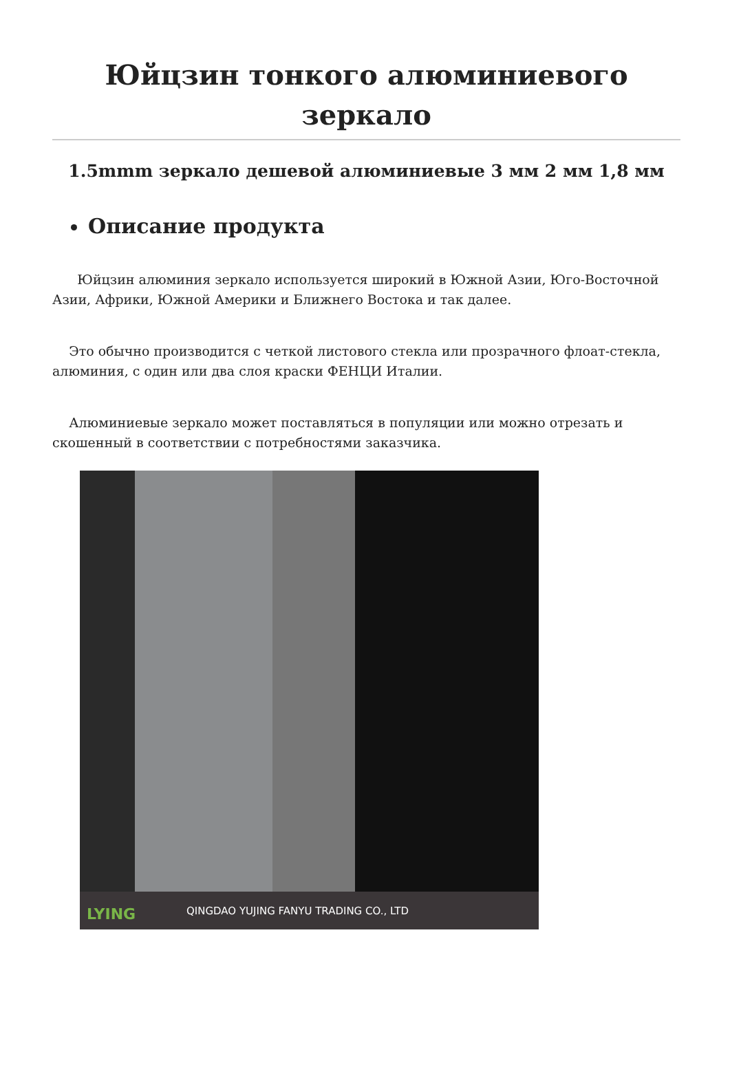Юйцзин тонкого алюминиевого зеркало
1.5mmm зеркало дешевой алюминиевые 3 мм 2 мм 1,8 мм
Описание продукта
Юйцзин алюминия зеркало используется широкий в Южной Азии, Юго-Восточной Азии, Африки, Южной Америки и Ближнего Востока и так далее.
Это обычно производится с четкой листового стекла или прозрачного флоат-стекла, алюминия, с один или два слоя краски ФЕНЦИ Италии.
Алюминиевые зеркало может поставляться в популяции или можно отрезать и скошенный в соответствии с потребностями заказчика.
QINGDAO YUJING FANYU TRADING CO., LTD
LYING